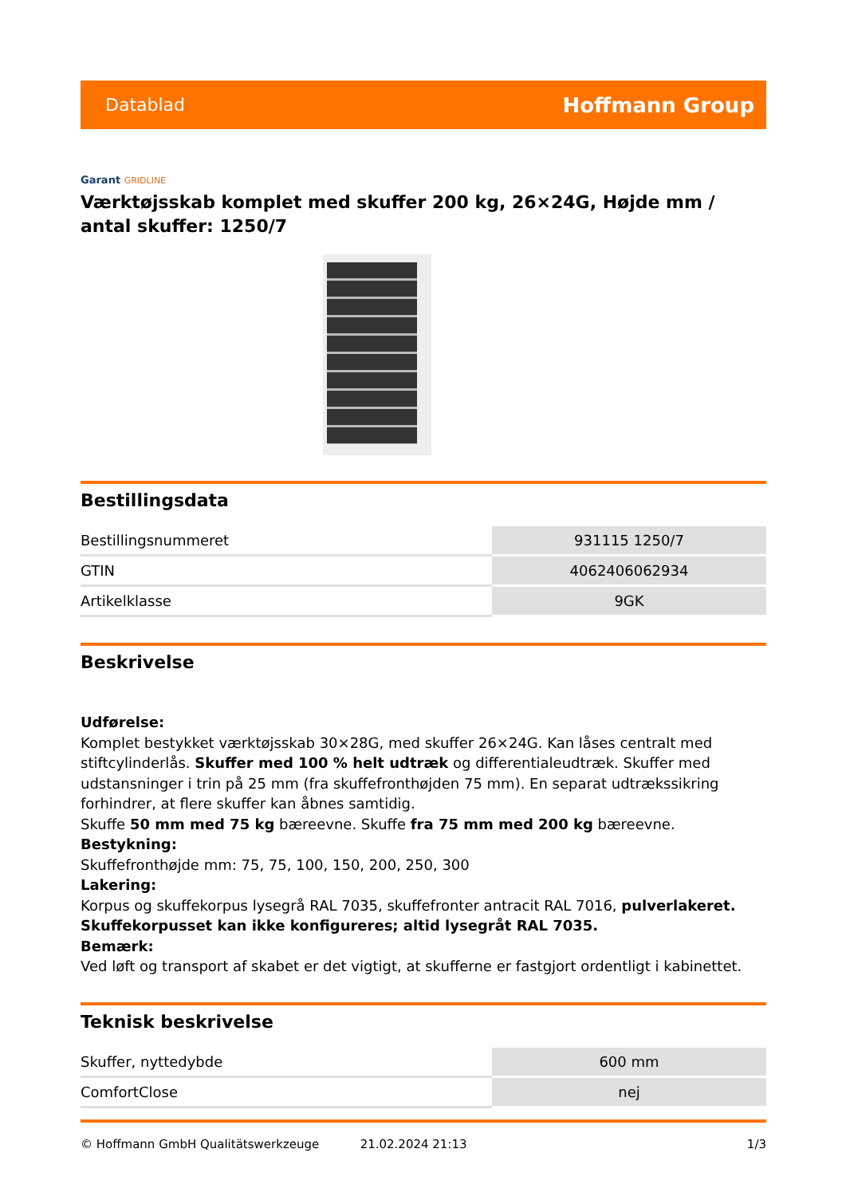Datablad Hoffmann Group
Garant GRIDLINE
Værktøjsskab komplet med skuffer 200 kg, 26×24G, Højde mm / antal skuffer: 1250/7
Bestillingsdata
| Bestillingsnummeret | 931115 1250/7 |
| GTIN | 4062406062934 |
| Artikelklasse | 9GK |
Beskrivelse
Udførelse:
Komplet bestykket værktøjsskab 30×28G, med skuffer 26×24G. Kan låses centralt med stiftcylinderlås. Skuffer med 100 % helt udtræk og differentialeudtræk. Skuffer med udstansninger i trin på 25 mm (fra skuffefronthøjden 75 mm). En separat udtrækssikring forhindrer, at flere skuffer kan åbnes samtidig.
Skuffe 50 mm med 75 kg bæreevne. Skuffe fra 75 mm med 200 kg bæreevne.
Bestykning:
Skuffefronthøjde mm: 75, 75, 100, 150, 200, 250, 300
Lakering:
Korpus og skuffekorpus lysegrå RAL 7035, skuffefronter antracit RAL 7016, pulverlakeret. Skuffekorpusset kan ikke konfigureres; altid lysegråt RAL 7035.
Bemærk:
Ved løft og transport af skabet er det vigtigt, at skufferne er fastgjort ordentligt i kabinettet.
Teknisk beskrivelse
| Skuffer, nyttedybde | 600 mm |
| ComfortClose | nej |
© Hoffmann GmbH Qualitätswerkzeuge 21.02.2024 21:13 1/3